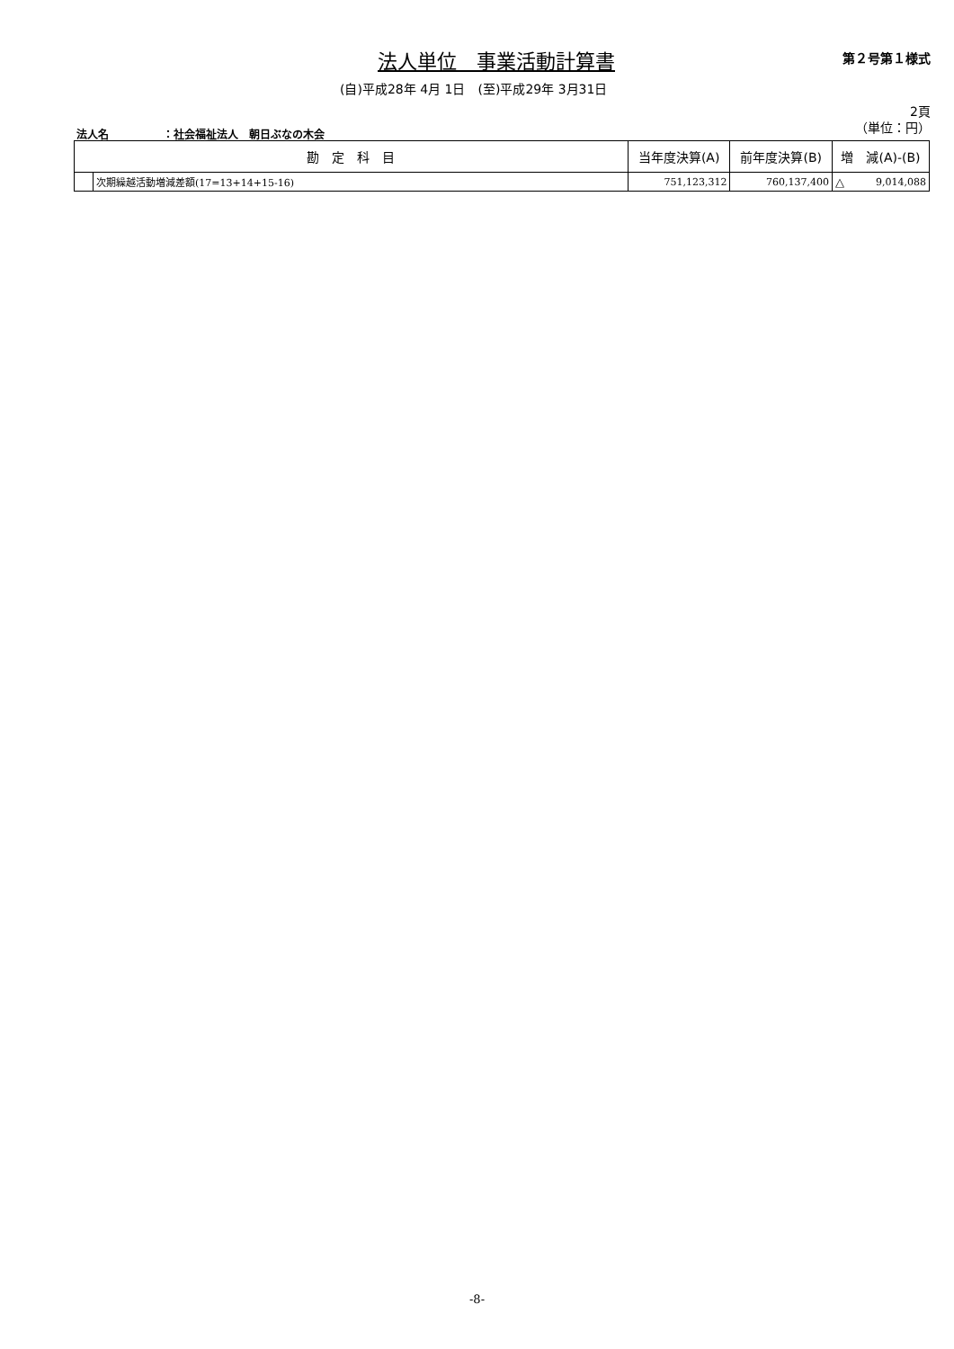法人単位　事業活動計算書 第２号第１様式
(自)平成28年 4月 1日　(至)平成29年 3月31日
2頁
（単位：円）
法人名　　　　　：社会福祉法人　朝日ぶなの木会
| 勘 定 科 目 | | 当年度決算(A) | 前年度決算(B) | 増 減(A)-(B) | |
| --- | --- | --- | --- | --- | --- |
| | 次期繰越活動増減差額(17=13+14+15-16) | 751,123,312 | 760,137,400 | △ | 9,014,088 |
-8-